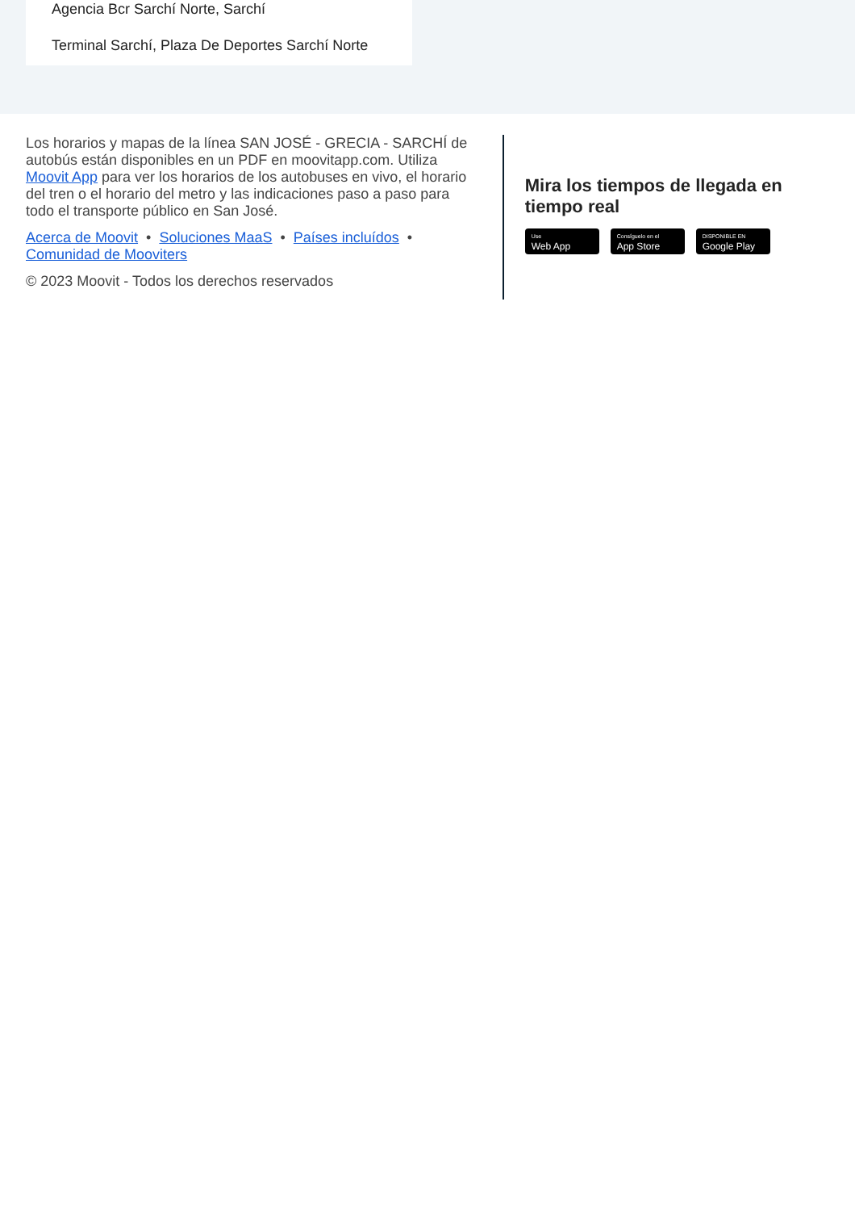Agencia Bcr Sarchí Norte, Sarchí
Terminal Sarchí, Plaza De Deportes Sarchí Norte
Los horarios y mapas de la línea SAN JOSÉ - GRECIA - SARCHÍ de autobús están disponibles en un PDF en moovitapp.com. Utiliza Moovit App para ver los horarios de los autobuses en vivo, el horario del tren o el horario del metro y las indicaciones paso a paso para todo el transporte público en San José.
Acerca de Moovit • Soluciones MaaS • Países incluídos •
Comunidad de Mooviters
© 2023 Moovit - Todos los derechos reservados
Mira los tiempos de llegada en tiempo real
Use
Web App
Consíguelo en el
App Store
DISPONIBLE EN
Google Play